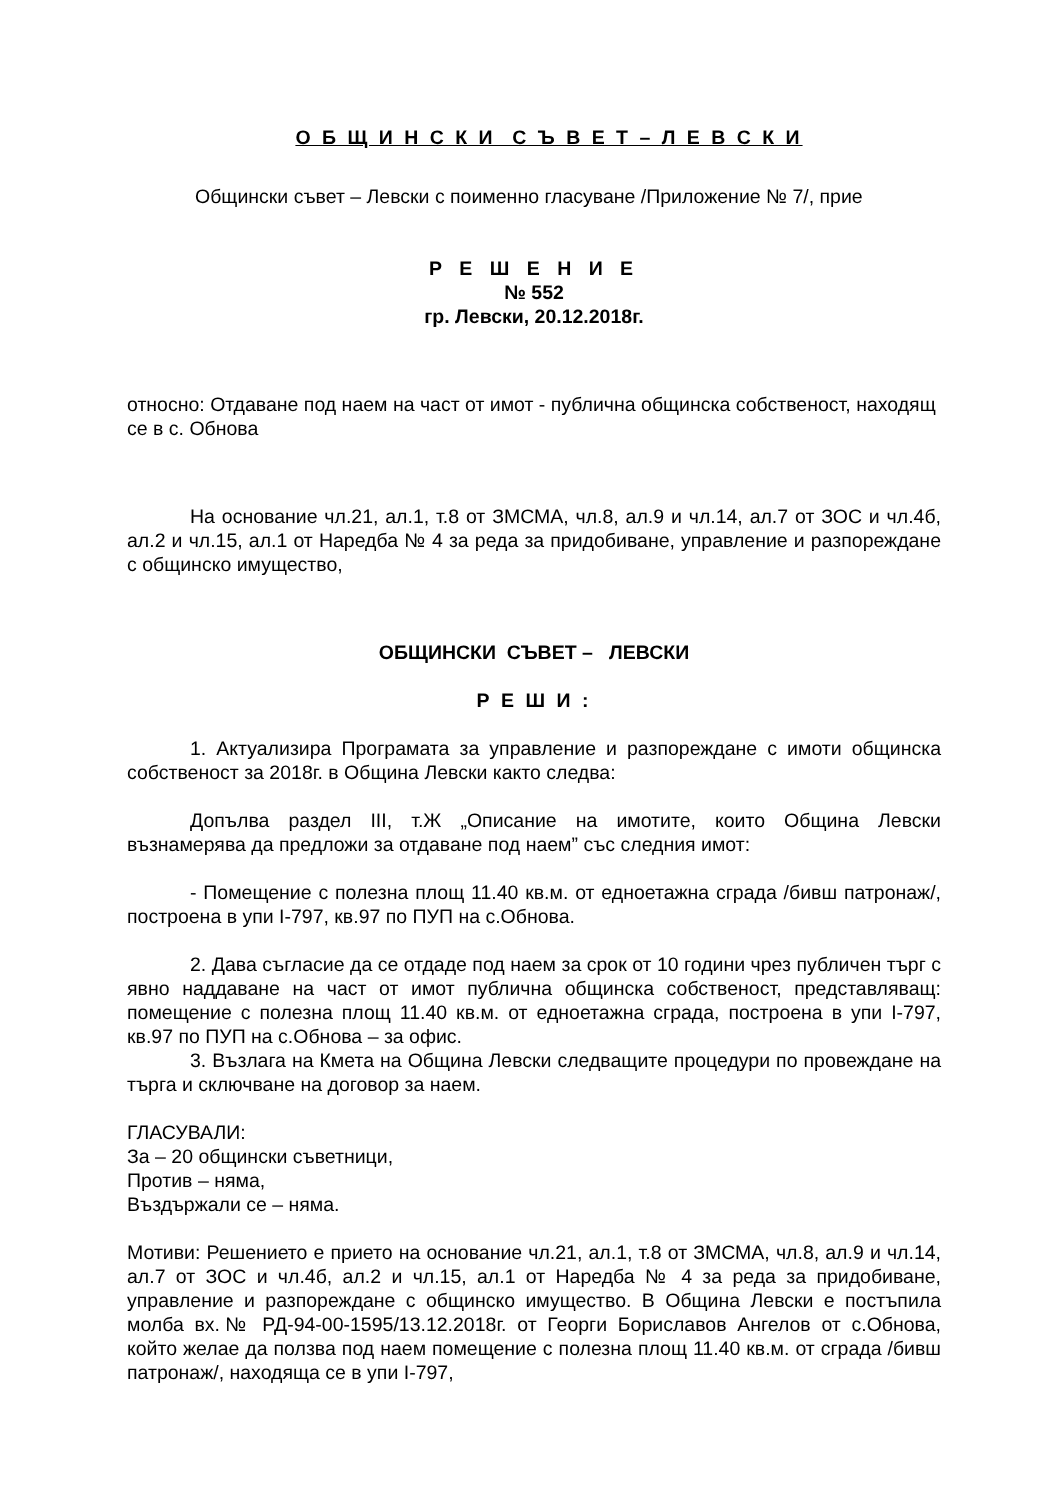О Б Щ И Н С К И С Ъ В Е Т – Л Е В С К И
Общински съвет – Левски с поименно гласуване /Приложение № 7/, прие
Р Е Ш Е Н И Е
№ 552
гр. Левски, 20.12.2018г.
относно: Отдаване под наем на част от имот - публична общинска собственост, находящ се в с. Обнова
На основание чл.21, ал.1, т.8 от ЗМСМА, чл.8, ал.9 и чл.14, ал.7 от ЗОС и чл.4б, ал.2 и чл.15, ал.1 от Наредба № 4 за реда за придобиване, управление и разпореждане с общинско имущество,
ОБЩИНСКИ СЪВЕТ – ЛЕВСКИ
Р Е Ш И :
1. Актуализира Програмата за управление и разпореждане с имоти общинска собственост за 2018г. в Община Левски както следва:
Допълва раздел III, т.Ж „Описание на имотите, които Община Левски възнамерява да предложи за отдаване под наем” със следния имот:
- Помещение с полезна площ 11.40 кв.м. от едноетажна сграда /бивш патронаж/, построена в упи I-797, кв.97 по ПУП на с.Обнова.
2. Дава съгласие да се отдаде под наем за срок от 10 години чрез публичен търг с явно наддаване на част от имот публична общинска собственост, представляващ: помещение с полезна площ 11.40 кв.м. от едноетажна сграда, построена в упи I-797, кв.97 по ПУП на с.Обнова – за офис.
3. Възлага на Кмета на Община Левски следващите процедури по провеждане на търга и сключване на договор за наем.
ГЛАСУВАЛИ:
За – 20 общински съветници,
Против – няма,
Въздържали се – няма.
Мотиви: Решението е прието на основание чл.21, ал.1, т.8 от ЗМСМА, чл.8, ал.9 и чл.14, ал.7 от ЗОС и чл.4б, ал.2 и чл.15, ал.1 от Наредба № 4 за реда за придобиване, управление и разпореждане с общинско имущество. В Община Левски е постъпила молба вх.№ РД-94-00-1595/13.12.2018г. от Георги Бориславов Ангелов от с.Обнова, който желае да ползва под наем помещение с полезна площ 11.40 кв.м. от сграда /бивш патронаж/, находяща се в упи I-797,